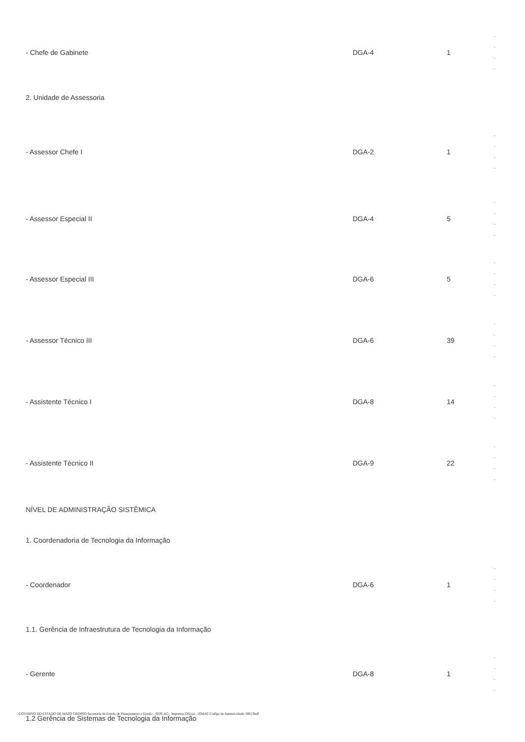| - Chefe de Gabinete | DGA-4 | 1 | - - - - |
| 2. Unidade de Assessoria | | | |
| - Assessor Chefe I | DGA-2 | 1 | - - - - |
| - Assessor Especial II | DGA-4 | 5 | - - - - |
| - Assessor Especial III | DGA-6 | 5 | - - - - |
| - Assessor Técnico III | DGA-6 | 39 | - - - - |
| - Assistente Técnico I | DGA-8 | 14 | - - - - |
| - Assistente Técnico II | DGA-9 | 22 | - - - - |
| NÍVEL DE ADMINISTRAÇÃO SISTÊMICA | | | |
| 1. Coordenadoria de Tecnologia da Informação | | | |
| - Coordenador | DGA-6 | 1 | - - - - |
| 1.1. Gerência de Infraestrutura de Tecnologia da Informação | | | |
| - Gerente | DGA-8 | 1 | - - - - |
| 1.2 Gerência de Sistemas de Tecnologia da Informação | | | |
GOVERNO DO ESTADO DE MATO GROSSO Secretaria de Estado de Planejamento e Gestão - SEPLAG - Imprensa Oficial - IOMAT Código de Autenticidade: 0f813ba9